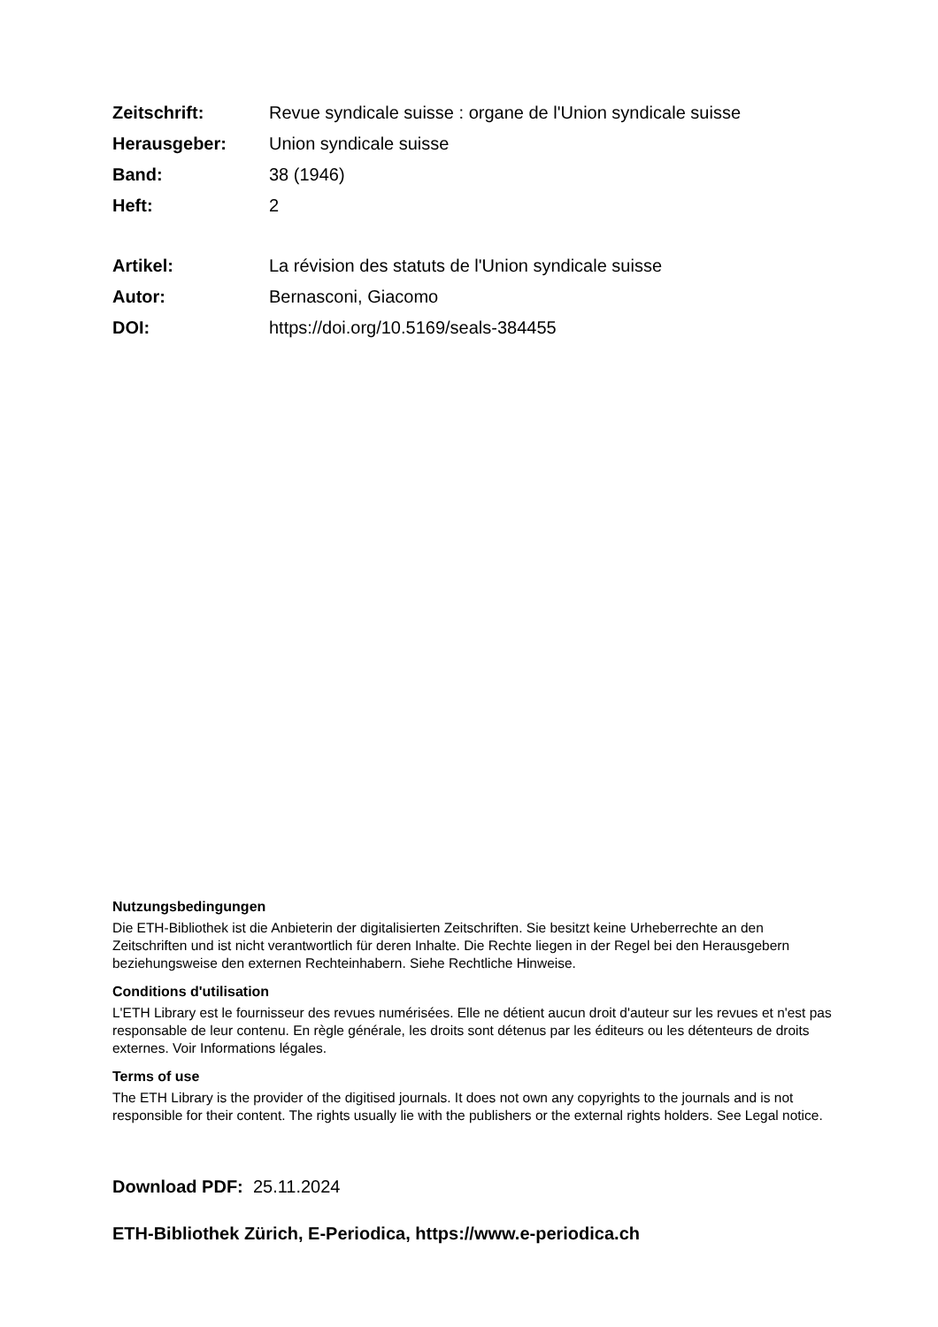Zeitschrift: Revue syndicale suisse : organe de l'Union syndicale suisse
Herausgeber: Union syndicale suisse
Band: 38 (1946)
Heft: 2
Artikel: La révision des statuts de l'Union syndicale suisse
Autor: Bernasconi, Giacomo
DOI: https://doi.org/10.5169/seals-384455
Nutzungsbedingungen
Die ETH-Bibliothek ist die Anbieterin der digitalisierten Zeitschriften. Sie besitzt keine Urheberrechte an den Zeitschriften und ist nicht verantwortlich für deren Inhalte. Die Rechte liegen in der Regel bei den Herausgebern beziehungsweise den externen Rechteinhabern. Siehe Rechtliche Hinweise.
Conditions d'utilisation
L'ETH Library est le fournisseur des revues numérisées. Elle ne détient aucun droit d'auteur sur les revues et n'est pas responsable de leur contenu. En règle générale, les droits sont détenus par les éditeurs ou les détenteurs de droits externes. Voir Informations légales.
Terms of use
The ETH Library is the provider of the digitised journals. It does not own any copyrights to the journals and is not responsible for their content. The rights usually lie with the publishers or the external rights holders. See Legal notice.
Download PDF: 25.11.2024
ETH-Bibliothek Zürich, E-Periodica, https://www.e-periodica.ch